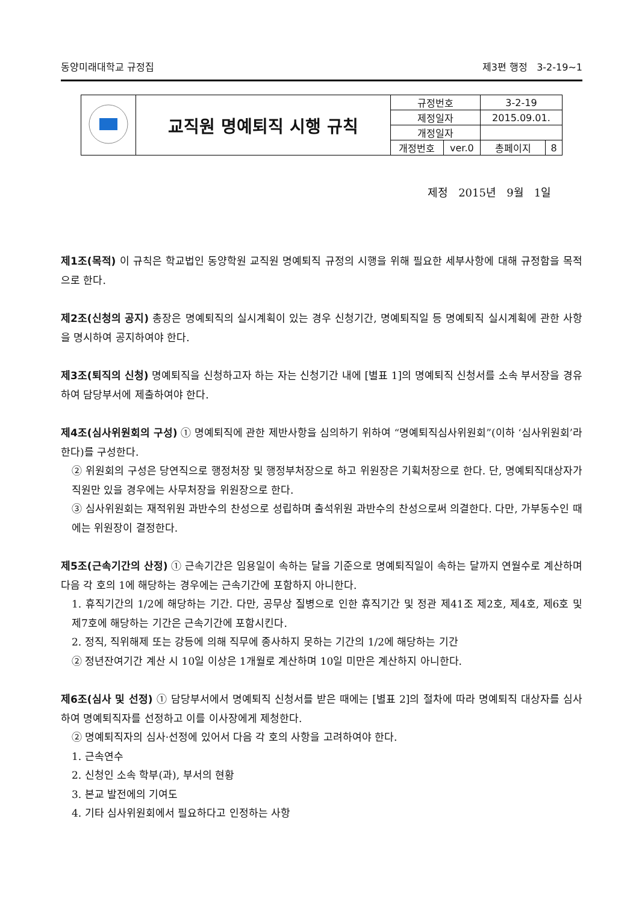동양미래대학교 규정집 제3편 행정 3-2-19~1
| | 교직원 명예퇴직 시행 규칙 | 규정번호 | | 3-2-19 | |
| | | 제정일자 | | 2015.09.01. | |
| | | 개정일자 | | | |
| | | 개정번호 | ver.0 | 총페이지 | 8 |
제정 2015년 9월 1일
제1조(목적) 이 규칙은 학교법인 동양학원 교직원 명예퇴직 규정의 시행을 위해 필요한 세부사항에 대해 규정함을 목적으로 한다.
제2조(신청의 공지) 총장은 명예퇴직의 실시계획이 있는 경우 신청기간, 명예퇴직일 등 명예퇴직 실시계획에 관한 사항을 명시하여 공지하여야 한다.
제3조(퇴직의 신청) 명예퇴직을 신청하고자 하는 자는 신청기간 내에 [별표 1]의 명예퇴직 신청서를 소속 부서장을 경유하여 담당부서에 제출하여야 한다.
제4조(심사위원회의 구성) ① 명예퇴직에 관한 제반사항을 심의하기 위하여 “명예퇴직심사위원회”(이하 ‘심사위원회’라 한다)를 구성한다.
② 위원회의 구성은 당연직으로 행정처장 및 행정부처장으로 하고 위원장은 기획처장으로 한다. 단, 명예퇴직대상자가 직원만 있을 경우에는 사무처장을 위원장으로 한다.
③ 심사위원회는 재적위원 과반수의 찬성으로 성립하며 출석위원 과반수의 찬성으로써 의결한다. 다만, 가부동수인 때에는 위원장이 결정한다.
제5조(근속기간의 산정) ① 근속기간은 임용일이 속하는 달을 기준으로 명예퇴직일이 속하는 달까지 연월수로 계산하며 다음 각 호의 1에 해당하는 경우에는 근속기간에 포함하지 아니한다.
1. 휴직기간의 1/2에 해당하는 기간. 다만, 공무상 질병으로 인한 휴직기간 및 정관 제41조 제2호, 제4호, 제6호 및 제7호에 해당하는 기간은 근속기간에 포함시킨다.
2. 정직, 직위해제 또는 강등에 의해 직무에 종사하지 못하는 기간의 1/2에 해당하는 기간
② 정년잔여기간 계산 시 10일 이상은 1개월로 계산하며 10일 미만은 계산하지 아니한다.
제6조(심사 및 선정) ① 담당부서에서 명예퇴직 신청서를 받은 때에는 [별표 2]의 절차에 따라 명예퇴직 대상자를 심사하여 명예퇴직자를 선정하고 이를 이사장에게 제청한다.
② 명예퇴직자의 심사·선정에 있어서 다음 각 호의 사항을 고려하여야 한다.
1. 근속연수
2. 신청인 소속 학부(과), 부서의 현황
3. 본교 발전에의 기여도
4. 기타 심사위원회에서 필요하다고 인정하는 사항